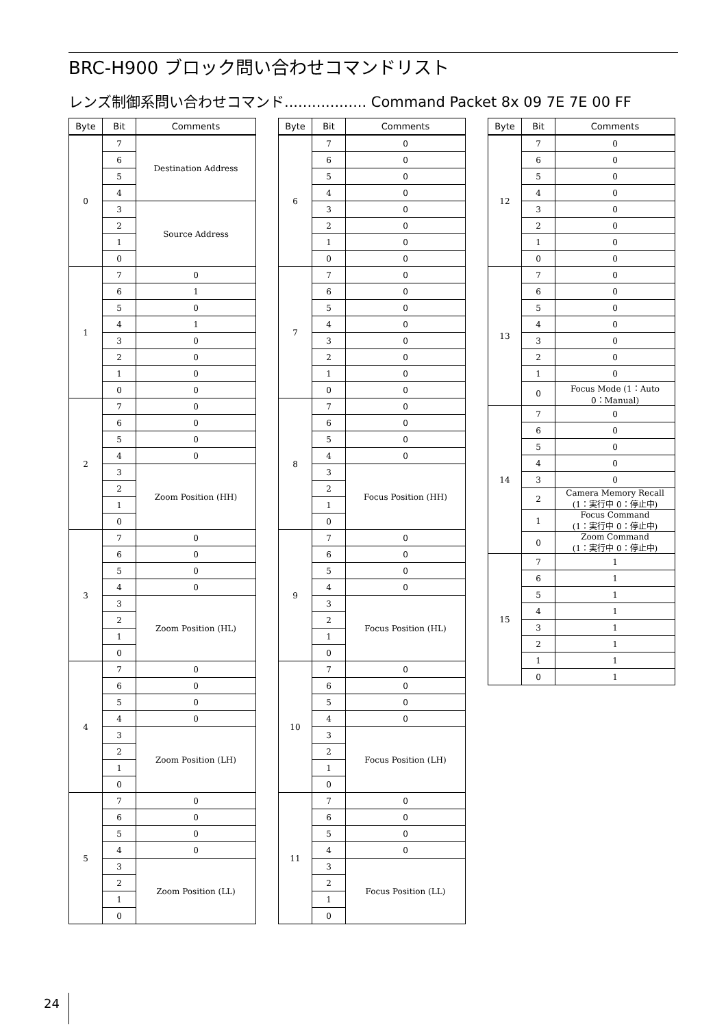BRC-H900 ブロック問い合わせコマンドリスト
レンズ制御系問い合わせコマンド.................. Command Packet 8x 09 7E 7E 00 FF
| Byte | Bit | Comments |
| --- | --- | --- |
| 0 | 7 | Destination Address |
| | 6 | |
| | 5 | |
| | 4 | |
| | 3 | Source Address |
| | 2 | |
| | 1 | |
| | 0 | |
| 1 | 7 | 0 |
| | 6 | 1 |
| | 5 | 0 |
| | 4 | 1 |
| | 3 | 0 |
| | 2 | 0 |
| | 1 | 0 |
| | 0 | 0 |
| 2 | 7 | 0 |
| | 6 | 0 |
| | 5 | 0 |
| | 4 | 0 |
| | 3 | Zoom Position (HH) |
| | 2 | |
| | 1 | |
| | 0 | |
| 3 | 7 | 0 |
| | 6 | 0 |
| | 5 | 0 |
| | 4 | 0 |
| | 3 | Zoom Position (HL) |
| | 2 | |
| | 1 | |
| | 0 | |
| 4 | 7 | 0 |
| | 6 | 0 |
| | 5 | 0 |
| | 4 | 0 |
| | 3 | Zoom Position (LH) |
| | 2 | |
| | 1 | |
| | 0 | |
| 5 | 7 | 0 |
| | 6 | 0 |
| | 5 | 0 |
| | 4 | 0 |
| | 3 | Zoom Position (LL) |
| | 2 | |
| | 1 | |
| | 0 | |
| Byte | Bit | Comments |
| --- | --- | --- |
| 6 | 7 | 0 |
| | 6 | 0 |
| | 5 | 0 |
| | 4 | 0 |
| | 3 | 0 |
| | 2 | 0 |
| | 1 | 0 |
| | 0 | 0 |
| 7 | 7 | 0 |
| | 6 | 0 |
| | 5 | 0 |
| | 4 | 0 |
| | 3 | 0 |
| | 2 | 0 |
| | 1 | 0 |
| | 0 | 0 |
| 8 | 7 | 0 |
| | 6 | 0 |
| | 5 | 0 |
| | 4 | 0 |
| | 3 | Focus Position (HH) |
| | 2 | |
| | 1 | |
| | 0 | |
| 9 | 7 | 0 |
| | 6 | 0 |
| | 5 | 0 |
| | 4 | 0 |
| | 3 | Focus Position (HL) |
| | 2 | |
| | 1 | |
| | 0 | |
| 10 | 7 | 0 |
| | 6 | 0 |
| | 5 | 0 |
| | 4 | 0 |
| | 3 | Focus Position (LH) |
| | 2 | |
| | 1 | |
| | 0 | |
| 11 | 7 | 0 |
| | 6 | 0 |
| | 5 | 0 |
| | 4 | 0 |
| | 3 | Focus Position (LL) |
| | 2 | |
| | 1 | |
| | 0 | |
| Byte | Bit | Comments |
| --- | --- | --- |
| 12 | 7 | 0 |
| | 6 | 0 |
| | 5 | 0 |
| | 4 | 0 |
| | 3 | 0 |
| | 2 | 0 |
| | 1 | 0 |
| | 0 | 0 |
| 13 | 7 | 0 |
| | 6 | 0 |
| | 5 | 0 |
| | 4 | 0 |
| | 3 | 0 |
| | 2 | 0 |
| | 1 | 0 |
| | 0 | Focus Mode (1：Auto 0：Manual) |
| 14 | 7 | 0 |
| | 6 | 0 |
| | 5 | 0 |
| | 4 | 0 |
| | 3 | 0 |
| | 2 | Camera Memory Recall (1：実行中 0：停止中) |
| | 1 | Focus Command (1：実行中 0：停止中) |
| | 0 | Zoom Command (1：実行中 0：停止中) |
| 15 | 7 | 1 |
| | 6 | 1 |
| | 5 | 1 |
| | 4 | 1 |
| | 3 | 1 |
| | 2 | 1 |
| | 1 | 1 |
| | 0 | 1 |
24